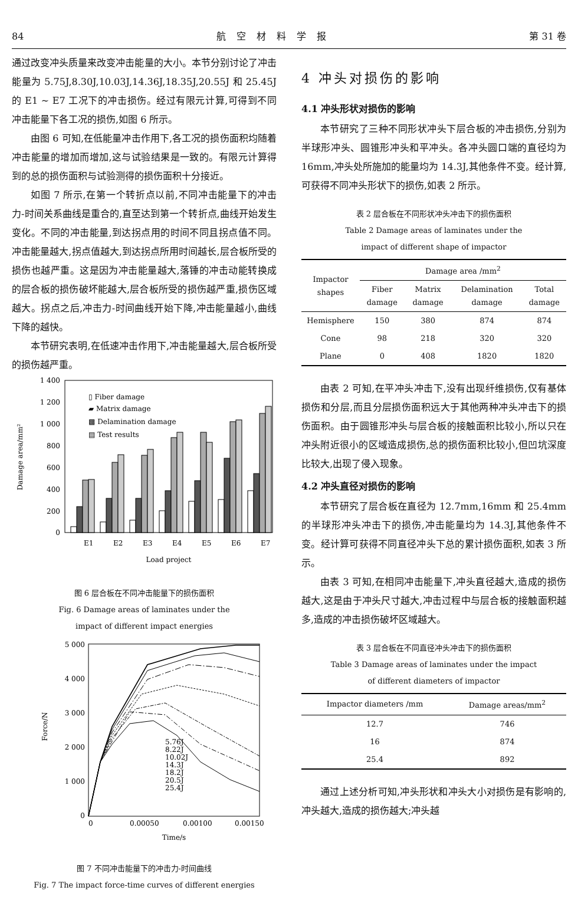84 航空材料学报 第 31 卷
通过改变冲头质量来改变冲击能量的大小。本节分别讨论了冲击能量为 5.75J,8.30J,10.03J,14.36J,18.35J,20.55J 和 25.45J 的 E1 ~ E7 工况下的冲击损伤。经过有限元计算,可得到不同冲击能量下各工况的损伤,如图 6 所示。
由图 6 可知,在低能量冲击作用下,各工况的损伤面积均随着冲击能量的增加而增加,这与试验结果是一致的。有限元计算得到的总的损伤面积与试验测得的损伤面积十分接近。
如图 7 所示,在第一个转折点以前,不同冲击能量下的冲击力-时间关系曲线是重合的,直至达到第一个转折点,曲线开始发生变化。不同的冲击能量,到达拐点用的时间不同且拐点值不同。冲击能量越大,拐点值越大,到达拐点所用时间越长,层合板所受的损伤也越严重。这是因为冲击能量越大,落锤的冲击动能转换成的层合板的损伤破坏能越大,层合板所受的损伤越严重,损伤区域越大。拐点之后,冲击力-时间曲线开始下降,冲击能量越小,曲线下降的越快。
本节研究表明,在低速冲击作用下,冲击能量越大,层合板所受的损伤越严重。
1 400
1 200
1 000
800
600
400
200
0
Damage area/mm²
▯ Fiber damage
▰ Matrix damage
▩ Delamination damage
▤ Test results
E1
E2
E3
E4
E5
E6
E7
Load project
图 6 层合板在不同冲击能量下的损伤面积
Fig. 6 Damage areas of laminates under the
impact of different impact energies
5 000
4 000
3 000
2 000
1 000
0
Force/N
5.76J
8.22J
10.02J
14.3J
18.2J
20.5J
25.4J
0
0.00050
0.00100
0.00150
Time/s
图 7 不同冲击能量下的冲击力-时间曲线
Fig. 7 The impact force-time curves of different energies
4 冲头对损伤的影响
4.1 冲头形状对损伤的影响
本节研究了三种不同形状冲头下层合板的冲击损伤,分别为半球形冲头、圆锥形冲头和平冲头。各冲头圆口端的直径均为 16mm,冲头处所施加的能量均为 14.3J,其他条件不变。经计算,可获得不同冲头形状下的损伤,如表 2 所示。
表 2 层合板在不同形状冲头冲击下的损伤面积
Table 2 Damage areas of laminates under the
impact of different shape of impactor
| Impactor shapes | Damage area /mm<sup>2</sup> | | | |
| --- | --- | --- | --- | --- |
| | Fiber damage | Matrix damage | Delamination damage | Total damage |
| Hemisphere | 150 | 380 | 874 | 874 |
| Cone | 98 | 218 | 320 | 320 |
| Plane | 0 | 408 | 1820 | 1820 |
由表 2 可知,在平冲头冲击下,没有出现纤维损伤,仅有基体损伤和分层,而且分层损伤面积远大于其他两种冲头冲击下的损伤面积。由于圆锥形冲头与层合板的接触面积比较小,所以只在冲头附近很小的区域造成损伤,总的损伤面积比较小,但凹坑深度比较大,出现了侵入现象。
4.2 冲头直径对损伤的影响
本节研究了层合板在直径为 12.7mm,16mm 和 25.4mm 的半球形冲头冲击下的损伤,冲击能量均为 14.3J,其他条件不变。经计算可获得不同直径冲头下总的累计损伤面积,如表 3 所示。
由表 3 可知,在相同冲击能量下,冲头直径越大,造成的损伤越大,这是由于冲头尺寸越大,冲击过程中与层合板的接触面积越多,造成的冲击损伤破坏区域越大。
表 3 层合板在不同直径冲头冲击下的损伤面积
Table 3 Damage areas of laminates under the impact
of different diameters of impactor
| Impactor diameters /mm | Damage areas/mm<sup>2</sup> |
| --- | --- |
| 12.7 | 746 |
| 16 | 874 |
| 25.4 | 892 |
通过上述分析可知,冲头形状和冲头大小对损伤是有影响的,冲头越大,造成的损伤越大;冲头越